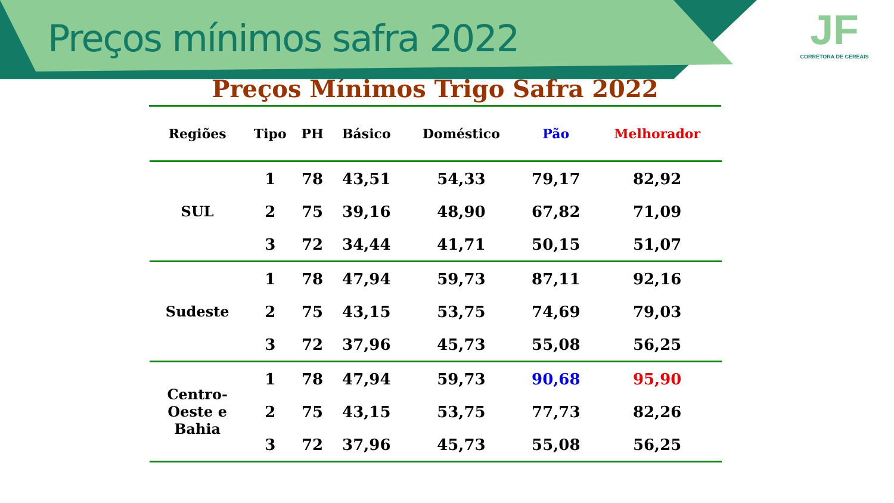Preços mínimos safra 2022
JF
CORRETORA DE CEREAIS
Preços Mínimos Trigo Safra 2022
| Regiões | Tipo | PH | Básico | Doméstico | Pão | Melhorador |
| --- | --- | --- | --- | --- | --- | --- |
| SUL | 1 | 78 | 43,51 | 54,33 | 79,17 | 82,92 |
| | 2 | 75 | 39,16 | 48,90 | 67,82 | 71,09 |
| | 3 | 72 | 34,44 | 41,71 | 50,15 | 51,07 |
| Sudeste | 1 | 78 | 47,94 | 59,73 | 87,11 | 92,16 |
| | 2 | 75 | 43,15 | 53,75 | 74,69 | 79,03 |
| | 3 | 72 | 37,96 | 45,73 | 55,08 | 56,25 |
| Centro- Oeste e Bahia | 1 | 78 | 47,94 | 59,73 | 90,68 | 95,90 |
| | 2 | 75 | 43,15 | 53,75 | 77,73 | 82,26 |
| | 3 | 72 | 37,96 | 45,73 | 55,08 | 56,25 |